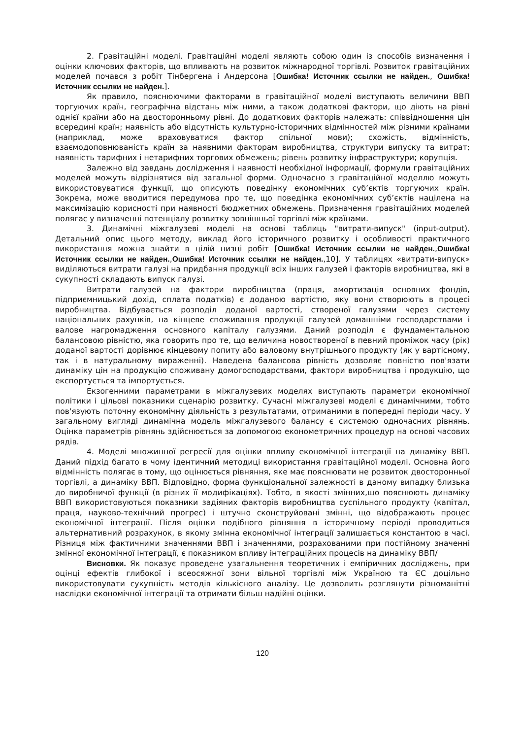2. Гравітаційні моделі. Гравітаційні моделі являють собою один із способів визначення і оцінки ключових факторів, що впливають на розвиток міжнародної торгівлі. Розвиток гравітаційних моделей почався з робіт Тінбергена і Андерсона [Ошибка! Источник ссылки не найден., Ошибка! Источник ссылки не найден.].
Як правило, пояснюючими факторами в гравітаційної моделі виступають величини ВВП торгуючих країн, географічна відстань між ними, а також додаткові фактори, що діють на рівні однієї країни або на двосторонньому рівні. До додаткових факторів належать: співвідношення цін всередині країн; наявність або відсутність культурно-історичних відмінностей між різними країнами (наприклад, може враховуватися фактор спільної мови); схожість, відмінність, взаємодоповнюваність країн за наявними факторам виробництва, структури випуску та витрат; наявність тарифних і нетарифних торгових обмежень; рівень розвитку інфраструктури; корупція.
Залежно від завдань дослідження і наявності необхідної інформації, формули гравітаційних моделей можуть відрізнятися від загальної форми. Одночасно з гравітаційної моделлю можуть використовуватися функції, що описують поведінку економічних суб’єктів торгуючих країн. Зокрема, може вводитися передумова про те, що поведінка економічних суб’єктів націлена на максимізацію корисності при наявності бюджетних обмежень. Призначення гравітаційних моделей полягає у визначенні потенціалу розвитку зовнішньої торгівлі між країнами.
3. Динамічні міжгалузеві моделі на основі таблиць "витрати-випуск" (input-output). Детальний опис цього методу, виклад його історичного розвитку і особливості практичного використання можна знайти в цілій низці робіт [Ошибка! Источник ссылки не найден.,Ошибка! Источник ссылки не найден.,Ошибка! Источник ссылки не найден.,10]. У таблицях «витрати-випуск» виділяються витрати галузі на придбання продукції всіх інших галузей і факторів виробництва, які в сукупності складають випуск галузі.
Витрати галузей на фактори виробництва (праця, амортизація основних фондів, підприємницький дохід, сплата податків) є доданою вартістю, яку вони створюють в процесі виробництва. Відбувається розподіл доданої вартості, створеної галузями через систему національних рахунків, на кінцеве споживання продукції галузей домашніми господарствами і валове нагромадження основного капіталу галузями. Даний розподіл є фундаментальною балансовою рівністю, яка говорить про те, що величина новоствореної в певний проміжок часу (рік) доданої вартості дорівнює кінцевому попиту або валовому внутрішнього продукту (як у вартісному, так і в натуральному вираженні). Наведена балансова рівність дозволяє повністю пов'язати динаміку цін на продукцію споживану домогосподарствами, фактори виробництва і продукцію, що експортується та імпортується.
Екзогенними параметрами в міжгалузевих моделях виступають параметри економічної політики і цільові показники сценарію розвитку. Сучасні міжгалузеві моделі є динамічними, тобто пов'язують поточну економічну діяльність з результатами, отриманими в попередні періоди часу. У загальному вигляді динамічна модель міжгалузевого балансу є системою одночасних рівнянь. Оцінка параметрів рівнянь здійснюється за допомогою економетричних процедур на основі часових рядів.
4. Моделі множинної регресії для оцінки впливу економічної інтеграції на динаміку ВВП. Даний підхід багато в чому ідентичний методиці використання гравітаційної моделі. Основна його відмінність полягає в тому, що оцінюється рівняння, яке має пояснювати не розвиток двосторонньої торгівлі, а динаміку ВВП. Відповідно, форма функціональної залежності в даному випадку близька до виробничої функції (в різних її модифікаціях). Тобто, в якості змінних,що пояснюють динаміку ВВП використовуються показники задіяних факторів виробництва суспільного продукту (капітал, праця, науково-технічний прогрес) і штучно сконструйовані змінні, що відображають процес економічної інтеграції. Після оцінки подібного рівняння в історичному періоді проводиться альтернативний розрахунок, в якому змінна економічної інтеграції залишається константою в часі. Різниця між фактичними значеннями ВВП і значеннями, розрахованими при постійному значенні змінної економічної інтеграції, є показником впливу інтеграційних процесів на динаміку ВВП/
Висновки. Як показує проведене узагальнення теоретичних і емпіричних досліджень, при оцінці ефектів глибокої і всеосяжної зони вільної торгівлі між Україною та ЄС доцільно використовувати сукупність методів кількісного аналізу. Це дозволить розглянути різноманітні наслідки економічної інтеграції та отримати більш надійні оцінки.
120